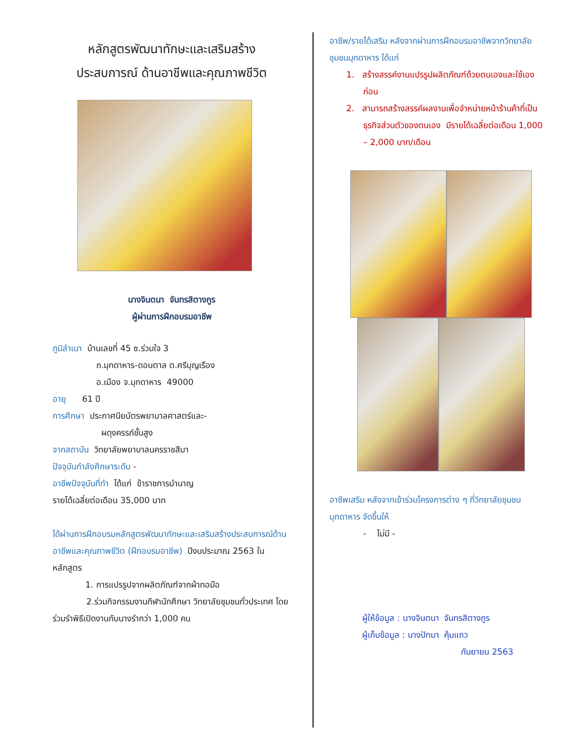หลักสูตรพัฒนาทักษะและเสริมสร้าง
ประสบการณ์ ด้านอาชีพและคุณภาพชีวิต
นางจินตนา จันทรสิตางกูร
ผู้ผ่านการฝึกอบรมอาชีพ
ภูมิลำเนา บ้านเลขที่ 45 ซ.ร่วมใจ 3
ถ.มุกดาหาร-ดอนตาล ต.ศรีบุญเรือง
อ.เมือง จ.มุกดาหาร 49000
อายุ 61 ปี
การศึกษา ประกาศนียบัตรพยาบาลศาสตร์และ-
ผดุงครรภ์ชั้นสูง
จากสถาบัน วิทยาลัยพยาบาลนครราชสีมา
ปัจจุบันกำลังศึกษาระดับ -
อาชีพปัจจุบันที่ทำ ได้แก่ ข้าราชการบำนาญ
รายได้เฉลี่ยต่อเดือน 35,000 บาท
ได้ผ่านการฝึกอบรมหลักสูตรพัฒนาทักษะและเสริมสร้างประสบการณ์ด้านอาชีพและคุณภาพชีวิต (ฝึกอบรมอาชีพ) ปีงบประมาณ 2563 ในหลักสูตร
1. การแปรรูปจากผลิตภัณฑ์จากผ้าทอมือ
2.ร่วมกิจกรรมงานกีฬานักศึกษา วิทยาลัยชุมชนทั่วประเทศ โดยร่วมรำพิธีเปิดงานกับนางรำกว่า 1,000 คน
อาชีพ/รายได้เสริม หลังจากผ่านการฝึกอบรมอาชีพจากวิทยาลัยชุมชนมุกดาหาร ได้แก่
1. สร้างสรรค์งานแปรรูปผลิตภัณฑ์ด้วยตนเองและใช้เองก่อน
2. สามารถสร้างสรรค์ผลงานเพื่อจำหน่ายหน้าร้านค้าที่เป็นธุรกิจส่วนตัวของตนเอง มีรายได้เฉลี่ยต่อเดือน 1,000 – 2,000 บาท/เดือน
อาชีพเสริม หลังจากเข้าร่วมโครงการต่าง ๆ ที่วิทยาลัยชุมชนมุกดาหาร จัดขึ้นให้
- ไม่มี -
ผู้ให้ข้อมูล : นางจินตนา จันทรสิตางกูร
ผู้เก็บข้อมูล : นางปัทมา คุ้มแถว
กันยายน 2563